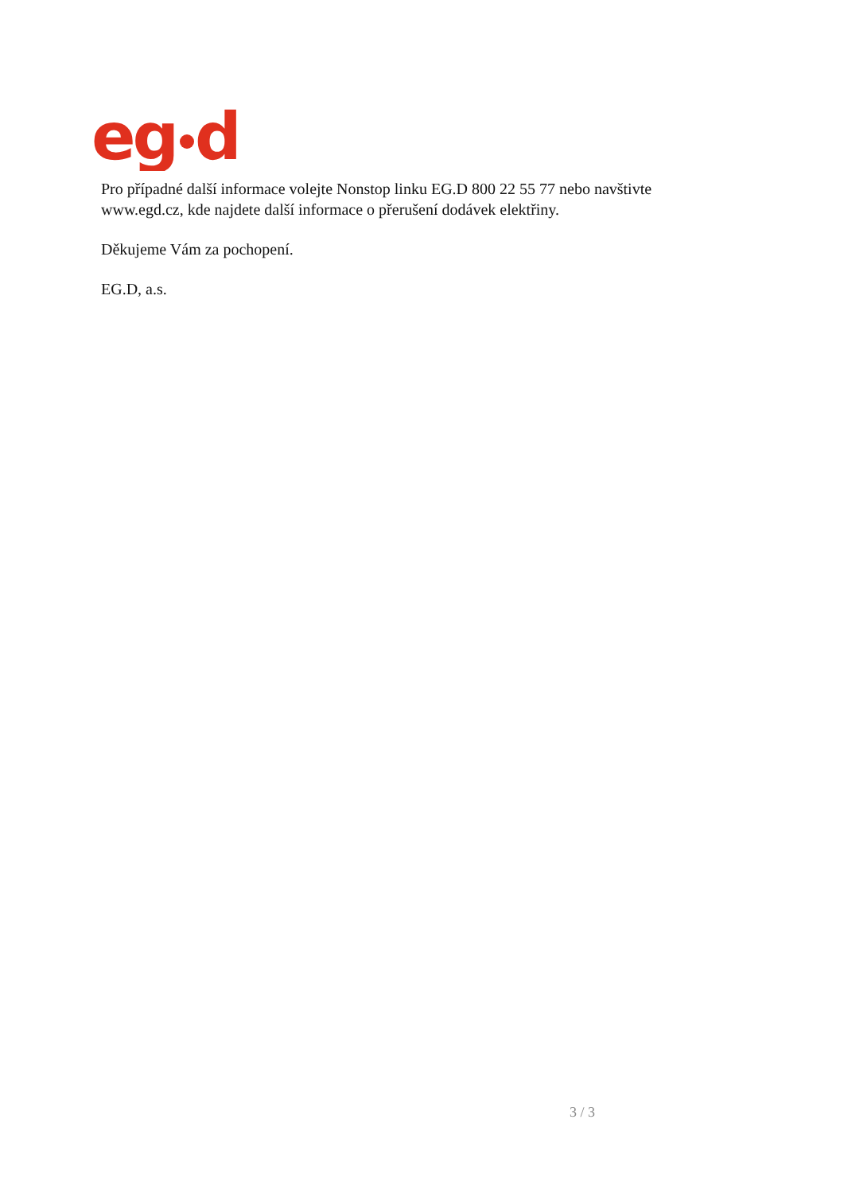eg
d
Pro případné další informace volejte Nonstop linku EG.D 800 22 55 77 nebo navštivte www.egd.cz, kde najdete další informace o přerušení dodávek elektřiny.
Děkujeme Vám za pochopení.
EG.D, a.s.
3 / 3